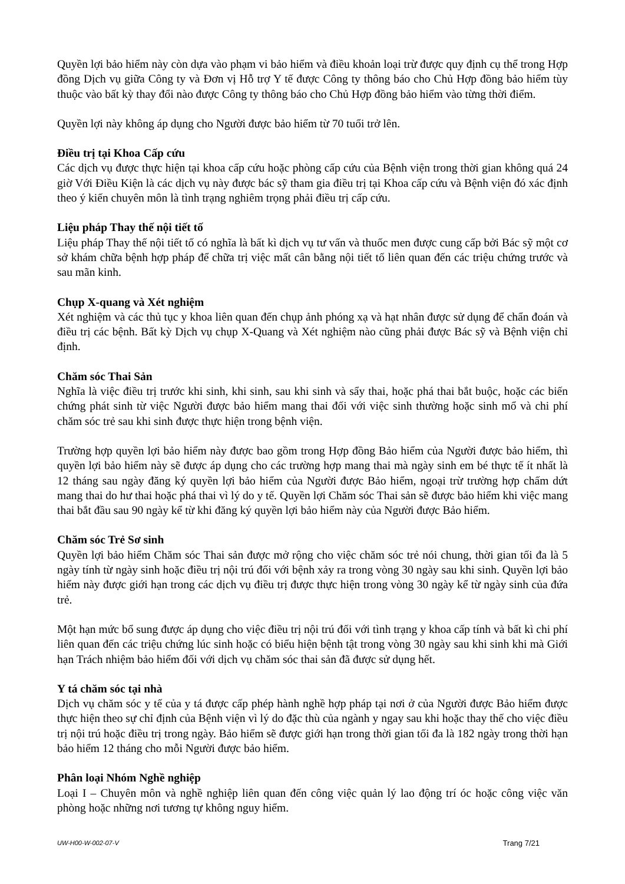Quyền lợi bảo hiểm này còn dựa vào phạm vi bảo hiểm và điều khoản loại trừ được quy định cụ thể trong Hợp đồng Dịch vụ giữa Công ty và Đơn vị Hỗ trợ Y tế được Công ty thông báo cho Chủ Hợp đồng bảo hiểm tùy thuộc vào bất kỳ thay đổi nào được Công ty thông báo cho Chủ Hợp đồng bảo hiểm vào từng thời điểm.
Quyền lợi này không áp dụng cho Người được bảo hiểm từ 70 tuổi trở lên.
Điều trị tại Khoa Cấp cứu
Các dịch vụ được thực hiện tại khoa cấp cứu hoặc phòng cấp cứu của Bệnh viện trong thời gian không quá 24 giờ Với Điều Kiện là các dịch vụ này được bác sỹ tham gia điều trị tại Khoa cấp cứu và Bệnh viện đó xác định theo ý kiến chuyên môn là tình trạng nghiêm trọng phải điều trị cấp cứu.
Liệu pháp Thay thế nội tiết tố
Liệu pháp Thay thế nội tiết tố có nghĩa là bất kì dịch vụ tư vấn và thuốc men được cung cấp bởi Bác sỹ một cơ sở khám chữa bệnh hợp pháp để chữa trị việc mất cân bằng nội tiết tố liên quan đến các triệu chứng trước và sau mãn kinh.
Chụp X-quang và Xét nghiệm
Xét nghiệm và các thủ tục y khoa liên quan đến chụp ảnh phóng xạ và hạt nhân được sử dụng để chẩn đoán và điều trị các bệnh. Bất kỳ Dịch vụ chụp X-Quang và Xét nghiệm nào cũng phải được Bác sỹ và Bệnh viện chỉ định.
Chăm sóc Thai Sản
Nghĩa là việc điều trị trước khi sinh, khi sinh, sau khi sinh và sẩy thai, hoặc phá thai bắt buộc, hoặc các biến chứng phát sinh từ việc Người được bảo hiểm mang thai đối với việc sinh thường hoặc sinh mổ và chi phí chăm sóc trẻ sau khi sinh được thực hiện trong bệnh viện.
Trường hợp quyền lợi bảo hiểm này được bao gồm trong Hợp đồng Bảo hiểm của Người được bảo hiểm, thì quyền lợi bảo hiểm này sẽ được áp dụng cho các trường hợp mang thai mà ngày sinh em bé thực tế ít nhất là 12 tháng sau ngày đăng ký quyền lợi bảo hiểm của Người được Bảo hiểm, ngoại trừ trường hợp chấm dứt mang thai do hư thai hoặc phá thai vì lý do y tế. Quyền lợi Chăm sóc Thai sản sẽ được bảo hiểm khi việc mang thai bắt đầu sau 90 ngày kể từ khi đăng ký quyền lợi bảo hiểm này của Người được Bảo hiểm.
Chăm sóc Trẻ Sơ sinh
Quyền lợi bảo hiểm Chăm sóc Thai sản được mở rộng cho việc chăm sóc trẻ nói chung, thời gian tối đa là 5 ngày tính từ ngày sinh hoặc điều trị nội trú đối với bệnh xảy ra trong vòng 30 ngày sau khi sinh. Quyền lợi bảo hiểm này được giới hạn trong các dịch vụ điều trị được thực hiện trong vòng 30 ngày kể từ ngày sinh của đứa trẻ.
Một hạn mức bổ sung được áp dụng cho việc điều trị nội trú đối với tình trạng y khoa cấp tính và bất kì chi phí liên quan đến các triệu chứng lúc sinh hoặc có biểu hiện bệnh tật trong vòng 30 ngày sau khi sinh khi mà Giới hạn Trách nhiệm bảo hiểm đối với dịch vụ chăm sóc thai sản đã được sử dụng hết.
Y tá chăm sóc tại nhà
Dịch vụ chăm sóc y tế của y tá được cấp phép hành nghề hợp pháp tại nơi ở của Người được Bảo hiểm được thực hiện theo sự chỉ định của Bệnh viện vì lý do đặc thù của ngành y ngay sau khi hoặc thay thế cho việc điều trị nội trú hoặc điều trị trong ngày. Bảo hiểm sẽ được giới hạn trong thời gian tối đa là 182 ngày trong thời hạn bảo hiểm 12 tháng cho mỗi Người được bảo hiểm.
Phân loại Nhóm Nghề nghiệp
Loại I – Chuyên môn và nghề nghiệp liên quan đến công việc quản lý lao động trí óc hoặc công việc văn phòng hoặc những nơi tương tự không nguy hiểm.
UW-H00-W-002-07-V Trang 7/21